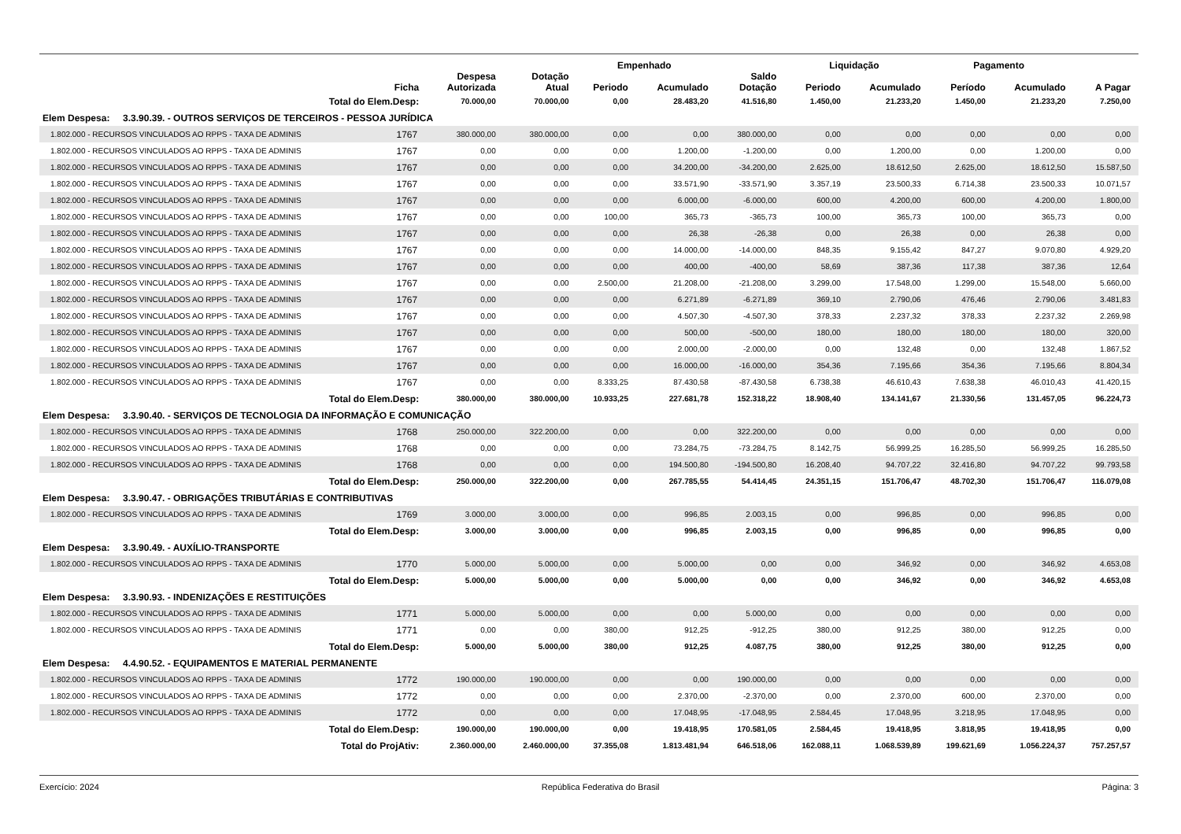| | | | | Empenhado | | | Liquidação | | Pagamento | | |
| --- | --- | --- | --- | --- | --- | --- | --- | --- | --- | --- | --- |
| | Ficha | Despesa Autorizada | Dotação Atual | Periodo | Acumulado | Saldo Dotação | Periodo | Acumulado | Período | Acumulado | A Pagar |
| Total do Elem.Desp: | | 70.000,00 | 70.000,00 | 0,00 | 28.483,20 | 41.516,80 | 1.450,00 | 21.233,20 | 1.450,00 | 21.233,20 | 7.250,00 |
| Elem Despesa: 3.3.90.39. - OUTROS SERVIÇOS DE TERCEIROS - PESSOA JURÍDICA | | | | | | | | | | | |
| 1.802.000 - RECURSOS VINCULADOS AO RPPS - TAXA DE ADMINIS | 1767 | 380.000,00 | 380.000,00 | 0,00 | 0,00 | 380.000,00 | 0,00 | 0,00 | 0,00 | 0,00 | 0,00 |
| 1.802.000 - RECURSOS VINCULADOS AO RPPS - TAXA DE ADMINIS | 1767 | 0,00 | 0,00 | 0,00 | 1.200,00 | -1.200,00 | 0,00 | 1.200,00 | 0,00 | 1.200,00 | 0,00 |
| 1.802.000 - RECURSOS VINCULADOS AO RPPS - TAXA DE ADMINIS | 1767 | 0,00 | 0,00 | 0,00 | 34.200,00 | -34.200,00 | 2.625,00 | 18.612,50 | 2.625,00 | 18.612,50 | 15.587,50 |
| 1.802.000 - RECURSOS VINCULADOS AO RPPS - TAXA DE ADMINIS | 1767 | 0,00 | 0,00 | 0,00 | 33.571,90 | -33.571,90 | 3.357,19 | 23.500,33 | 6.714,38 | 23.500,33 | 10.071,57 |
| 1.802.000 - RECURSOS VINCULADOS AO RPPS - TAXA DE ADMINIS | 1767 | 0,00 | 0,00 | 0,00 | 6.000,00 | -6.000,00 | 600,00 | 4.200,00 | 600,00 | 4.200,00 | 1.800,00 |
| 1.802.000 - RECURSOS VINCULADOS AO RPPS - TAXA DE ADMINIS | 1767 | 0,00 | 0,00 | 100,00 | 365,73 | -365,73 | 100,00 | 365,73 | 100,00 | 365,73 | 0,00 |
| 1.802.000 - RECURSOS VINCULADOS AO RPPS - TAXA DE ADMINIS | 1767 | 0,00 | 0,00 | 0,00 | 26,38 | -26,38 | 0,00 | 26,38 | 0,00 | 26,38 | 0,00 |
| 1.802.000 - RECURSOS VINCULADOS AO RPPS - TAXA DE ADMINIS | 1767 | 0,00 | 0,00 | 0,00 | 14.000,00 | -14.000,00 | 848,35 | 9.155,42 | 847,27 | 9.070,80 | 4.929,20 |
| 1.802.000 - RECURSOS VINCULADOS AO RPPS - TAXA DE ADMINIS | 1767 | 0,00 | 0,00 | 0,00 | 400,00 | -400,00 | 58,69 | 387,36 | 117,38 | 387,36 | 12,64 |
| 1.802.000 - RECURSOS VINCULADOS AO RPPS - TAXA DE ADMINIS | 1767 | 0,00 | 0,00 | 2.500,00 | 21.208,00 | -21.208,00 | 3.299,00 | 17.548,00 | 1.299,00 | 15.548,00 | 5.660,00 |
| 1.802.000 - RECURSOS VINCULADOS AO RPPS - TAXA DE ADMINIS | 1767 | 0,00 | 0,00 | 0,00 | 6.271,89 | -6.271,89 | 369,10 | 2.790,06 | 476,46 | 2.790,06 | 3.481,83 |
| 1.802.000 - RECURSOS VINCULADOS AO RPPS - TAXA DE ADMINIS | 1767 | 0,00 | 0,00 | 0,00 | 4.507,30 | -4.507,30 | 378,33 | 2.237,32 | 378,33 | 2.237,32 | 2.269,98 |
| 1.802.000 - RECURSOS VINCULADOS AO RPPS - TAXA DE ADMINIS | 1767 | 0,00 | 0,00 | 0,00 | 500,00 | -500,00 | 180,00 | 180,00 | 180,00 | 180,00 | 320,00 |
| 1.802.000 - RECURSOS VINCULADOS AO RPPS - TAXA DE ADMINIS | 1767 | 0,00 | 0,00 | 0,00 | 2.000,00 | -2.000,00 | 0,00 | 132,48 | 0,00 | 132,48 | 1.867,52 |
| 1.802.000 - RECURSOS VINCULADOS AO RPPS - TAXA DE ADMINIS | 1767 | 0,00 | 0,00 | 0,00 | 16.000,00 | -16.000,00 | 354,36 | 7.195,66 | 354,36 | 7.195,66 | 8.804,34 |
| 1.802.000 - RECURSOS VINCULADOS AO RPPS - TAXA DE ADMINIS | 1767 | 0,00 | 0,00 | 8.333,25 | 87.430,58 | -87.430,58 | 6.738,38 | 46.610,43 | 7.638,38 | 46.010,43 | 41.420,15 |
| Total do Elem.Desp: | | 380.000,00 | 380.000,00 | 10.933,25 | 227.681,78 | 152.318,22 | 18.908,40 | 134.141,67 | 21.330,56 | 131.457,05 | 96.224,73 |
| Elem Despesa: 3.3.90.40. - SERVIÇOS DE TECNOLOGIA DA INFORMAÇÃO E COMUNICAÇÃO | | | | | | | | | | | |
| 1.802.000 - RECURSOS VINCULADOS AO RPPS - TAXA DE ADMINIS | 1768 | 250.000,00 | 322.200,00 | 0,00 | 0,00 | 322.200,00 | 0,00 | 0,00 | 0,00 | 0,00 | 0,00 |
| 1.802.000 - RECURSOS VINCULADOS AO RPPS - TAXA DE ADMINIS | 1768 | 0,00 | 0,00 | 0,00 | 73.284,75 | -73.284,75 | 8.142,75 | 56.999,25 | 16.285,50 | 56.999,25 | 16.285,50 |
| 1.802.000 - RECURSOS VINCULADOS AO RPPS - TAXA DE ADMINIS | 1768 | 0,00 | 0,00 | 0,00 | 194.500,80 | -194.500,80 | 16.208,40 | 94.707,22 | 32.416,80 | 94.707,22 | 99.793,58 |
| Total do Elem.Desp: | | 250.000,00 | 322.200,00 | 0,00 | 267.785,55 | 54.414,45 | 24.351,15 | 151.706,47 | 48.702,30 | 151.706,47 | 116.079,08 |
| Elem Despesa: 3.3.90.47. - OBRIGAÇÕES TRIBUTÁRIAS E CONTRIBUTIVAS | | | | | | | | | | | |
| 1.802.000 - RECURSOS VINCULADOS AO RPPS - TAXA DE ADMINIS | 1769 | 3.000,00 | 3.000,00 | 0,00 | 996,85 | 2.003,15 | 0,00 | 996,85 | 0,00 | 996,85 | 0,00 |
| Total do Elem.Desp: | | 3.000,00 | 3.000,00 | 0,00 | 996,85 | 2.003,15 | 0,00 | 996,85 | 0,00 | 996,85 | 0,00 |
| Elem Despesa: 3.3.90.49. - AUXÍLIO-TRANSPORTE | | | | | | | | | | | |
| 1.802.000 - RECURSOS VINCULADOS AO RPPS - TAXA DE ADMINIS | 1770 | 5.000,00 | 5.000,00 | 0,00 | 5.000,00 | 0,00 | 0,00 | 346,92 | 0,00 | 346,92 | 4.653,08 |
| Total do Elem.Desp: | | 5.000,00 | 5.000,00 | 0,00 | 5.000,00 | 0,00 | 0,00 | 346,92 | 0,00 | 346,92 | 4.653,08 |
| Elem Despesa: 3.3.90.93. - INDENIZAÇÕES E RESTITUIÇÕES | | | | | | | | | | | |
| 1.802.000 - RECURSOS VINCULADOS AO RPPS - TAXA DE ADMINIS | 1771 | 5.000,00 | 5.000,00 | 0,00 | 0,00 | 5.000,00 | 0,00 | 0,00 | 0,00 | 0,00 | 0,00 |
| 1.802.000 - RECURSOS VINCULADOS AO RPPS - TAXA DE ADMINIS | 1771 | 0,00 | 0,00 | 380,00 | 912,25 | -912,25 | 380,00 | 912,25 | 380,00 | 912,25 | 0,00 |
| Total do Elem.Desp: | | 5.000,00 | 5.000,00 | 380,00 | 912,25 | 4.087,75 | 380,00 | 912,25 | 380,00 | 912,25 | 0,00 |
| Elem Despesa: 4.4.90.52. - EQUIPAMENTOS E MATERIAL PERMANENTE | | | | | | | | | | | |
| 1.802.000 - RECURSOS VINCULADOS AO RPPS - TAXA DE ADMINIS | 1772 | 190.000,00 | 190.000,00 | 0,00 | 0,00 | 190.000,00 | 0,00 | 0,00 | 0,00 | 0,00 | 0,00 |
| 1.802.000 - RECURSOS VINCULADOS AO RPPS - TAXA DE ADMINIS | 1772 | 0,00 | 0,00 | 0,00 | 2.370,00 | -2.370,00 | 0,00 | 2.370,00 | 600,00 | 2.370,00 | 0,00 |
| 1.802.000 - RECURSOS VINCULADOS AO RPPS - TAXA DE ADMINIS | 1772 | 0,00 | 0,00 | 0,00 | 17.048,95 | -17.048,95 | 2.584,45 | 17.048,95 | 3.218,95 | 17.048,95 | 0,00 |
| Total do Elem.Desp: | | 190.000,00 | 190.000,00 | 0,00 | 19.418,95 | 170.581,05 | 2.584,45 | 19.418,95 | 3.818,95 | 19.418,95 | 0,00 |
| Total do ProjAtiv: | | 2.360.000,00 | 2.460.000,00 | 37.355,08 | 1.813.481,94 | 646.518,06 | 162.088,11 | 1.068.539,89 | 199.621,69 | 1.056.224,37 | 757.257,57 |
Exercício: 2024 República Federativa do Brasil Página: 3